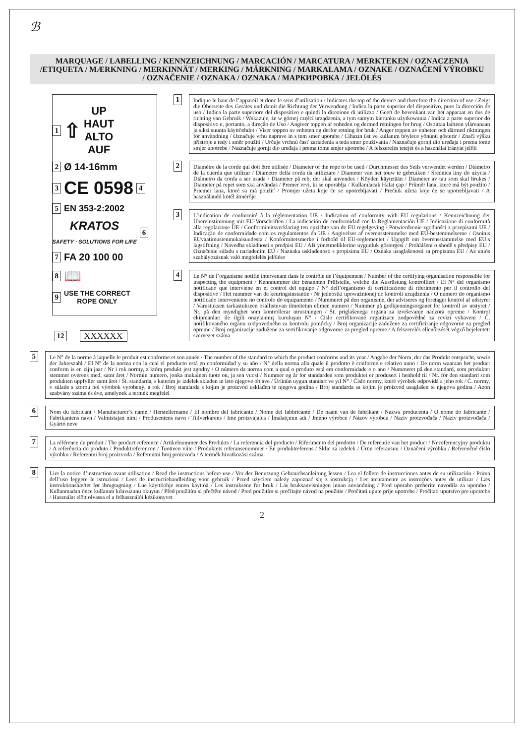ℬ
MARQUAGE / LABELLING / KENNZEICHNUNG / MARCACIÓN / MARCATURA / MERKTEKEN / OZNACZENIA /ETIQUETA / MÆRKNING / MERKINNÄT / MERKING / MÄRKNING / MARKALAMA / OZNAKE / OZNAČENÍ VÝROBKU / OZNAČENIE / OZNAKA / OZNAKA / МАРКИРОВКА / JELÖLÉS
1 ⇧ UP
HAUT
ALTO
AUF
2 Ø 14-16mm
3 CE 0598 4
5 EN 353-2:2002
KRATOS
SAFETY · SOLUTIONS FOR LIFE 6
7 FA 20 100 00
8 📖
9 USE THE CORRECT
ROPE ONLY
12 XXXXXX
1
Indique le haut de l’appareil et donc le sens d’utilisation / Indicates the top of the device and therefore the direction of use / Zeigt die Oberseite des Gerätes und damit die Richtung der Verwendung / Indica la parte superior del dispositivo, pues la dirección de uso / Indica la parte superiore del dispositivo e quindi la direzione di utilizzo / Geeft de bovenkant van het apparaat en dus de richting van Gebruik / Wskazuje, że w górnej części urządzenia, a tym samym kierunku użytkowania / Indica a parte superior do dispositivo e, portanto, a direção de Uso / Angiver toppen af enheden og dermed retningen for brug / Osoittaa laitteen yläreunaan ja siksi suunta käyttöehdot / Viser toppen av enheten og derfor retning for bruk / Anger toppen av enheten och därmed riktningen för användning / Označuje vrhu naprave in s tem smer uporabe / Cihazın üst ve kullanım böylece yönünü gösterir / Značí výšku přístroje a tedy i směr použití / Určuje vrchnú časť zariadenia a teda smer používania / Naznačuje gornji dio uređaja i prema tome smjer upotrebe / Naznačuje gornji dio uređaja i prema tome smjer upotrebe / A felszerelés tetejét és a használat irányát jelöli
2
Diamètre de la corde qui doit être utilisée / Diameter of the rope to be used / Durchmesser des Seils verwendet werden / Diámetro de la cuerda que utilizar / Diametro della corda da utilizzare / Diameter van het touw te gebruiken / Średnica liny do użycia / Diâmetro da corda a ser usada / Diameter på reb, der skal anvendes / Köyden käytetään / Diameter av tau som skal brukes / Diameter på repet som ska användas / Premer vrvi, ki se uporablja / Kullanılacak Halat çap / Průměr lana, které má být použito / Priemer lana, ktoré sa má použiť / Promjer užeta koje će se upotrebljavati / Prečnik užeta koje će se upotrebljavati / A használandó kötél átmérője
3
L’indication de conformité à la réglementation UE / Indication of conformity with EU regulations / Kennzeichnung der Übereinstimmung mit EU-Vorschriften / La indicación de conformidad con la Reglamentación UE / Indicazione di conformità alla regolazione UE / Conformiteitsverklaring ten opzichte van de EU regelgeving / Potwierdzenie zgodności z przepisami UE / Indicação de conformidade com os regulamentos da UE / Angivelser af overensstemmelse med EU-bestemmelserne / Osoitus EUvaatimustenmukaisuudesta / Konformitetsmerke i forhold til EU-reglementet / Uppgift om överensstämmelse med EU:s lagstiftning / Navedba skladnosti s predpisi EU / AB yönetmeliklerine uygunluk göstergesi / Prohlášení o shodě s předpisy EU / Označenie súladu s nariadením EÚ / Naznaka usklađenosti s propisima EU / Oznaka usaglašenosti sa propisima EU / Az uniós szabályozásnak való megfelelés jelölése
4
Le N° de l’organisme notifié intervenant dans le contrôle de l’équipement / Number of the certifying organisation responsible for inspecting the equipment / Kennnummer der benannten Prüfstelle, welche die Ausrüstung kontrolliert / El N° del organismo notificado que interviene en el control del equipo / N° dell’organismo di certificazione di riferimento per il controllo del dispositivo / Het nummer van de keuringsinstantie / Nr jednostki upoważnionej do kontroli urządzenia / O número do organismo notificado interveniente no controlo do equipamento / Nummeret på den organisme, der adviseres og foretager kontrol af udstyret / Varustuksen tarkastukseen osallistuvan ilmoitetun elimen numero / Nummer på godkjenningsorganet for kontroll av utstyret / Nr. på den myndighet som kontrollerar utrustningen / Št. priglašenega organa za izvrševanje nadzora opreme / Kontrol ekipmanları ile ilgili onaylanmış kuruluşun N° / Číslo certifikované organizace zodpovědné za revizi vybavení / Č. notifikovaného orgánu zodpovedného za kontrolu pomôcky / Broj organizacije zadužene za certificiranje odgovorne za pregled opreme / Broj organizacije zadužene za sertifikovanje odgovorne za pregled opreme / A felszerelés ellenőrzését végző bejelentett szervezet száma
5
Le N° de la norme à laquelle le produit est conforme et son année / The number of the standard to which the product conforms and its year / Angabe der Norm, der das Produkt entspricht, sowie der Jahreszahl / El N° de la norma con la cual el producto está en conformidad y su año / N° della norma alla quale il prodotto è conforme e relativo anno / De norm waaraan het product conform is en zijn jaar / Nr i rok normy, z którą produkt jest zgodny / O número da norma com a qual o produto está em conformidade e o ano / Nummeret på den standard, som produktet stemmer overens med, samt året / Normin numero, jonka mukainen tuote on, ja sen vuosi / Nummer og år for standarden som produktet er produsert i henhold til / Nr. för den standard som produkten uppfyller samt året / Št. standarda, s katerim je izdelek skladen in leto njegove objave / Ürünün uygun standart ve yıl N° / Číslo normy, které výrobek odpovídá a jeho rok / Č. normy, v súlade s ktorou bol výrobok vyrobený, a rok / Broj standarda s kojim je proizvod usklađen te njegova godina / Broj standarda sa kojim je proizvod usaglašen te njegova godina / Azon szabvány száma és éve, amelynek a termék megfelel
6
Nom du fabricant / Manufacturer’s name / Herstellername / El nombre del fabricante / Nome del fabbricante / De naam van de fabrikant / Nazwa producenta / O nome do fabricante / Fabrikantens navn / Valmistajan nimi / Produsentens navn / Tillverkarens / Ime proizvajalca / İmalatçının adı / Jméno výrobce / Názov výrobcu / Naziv proizvođača / Naziv proizvođača / Gyártó neve
7
La référence du produit / The product reference / Artikelnummer des Produkts / La referencia del producto / Riferimento del prodotto / De referentie van het product / Nr referencyjny produktu / A referência do produto / Produktreferencen / Tuotteen viite / Produktets referansenummer / En produktreferens / Sklic za izdelek / Ürün referansını / Označení výrobku / Referenčné číslo výrobku / Referentni broj proizvoda / Referentni broj proizvoda / A termék hivatkozási száma
8
Lire la notice d’instruction avant utilisation / Read the instructions before use / Vor der Benutzung Gebrauchsanleitung lessen / Lea el folleto de instrucciones antes de su utilización / Prima dell’uso leggere le istruzioni / Lees de instructiehandleiding voor gebruik / Przed użyciem należy zapoznać się z instrukcją / Ler atentamente as instruções antes de utilizar / Læs instruktionshæftet før ibrugtagning / Lue käyttöohje ennen käyttöä / Les instruksene før bruk / Läs bruksanvisningen innan användning / Pred uporabo preberite navodila za uporabo / Kullanmadan önce kullanım kılavuzunu okuyun / Před použitím si přečtěte návod / Pred použitím si prečítajte návod na použitie / Pročitati upute prije upotrebe / Pročitati uputstvo pre upotrebe / Használat előtt olvassa el a felhasználói kézikönyvet
2